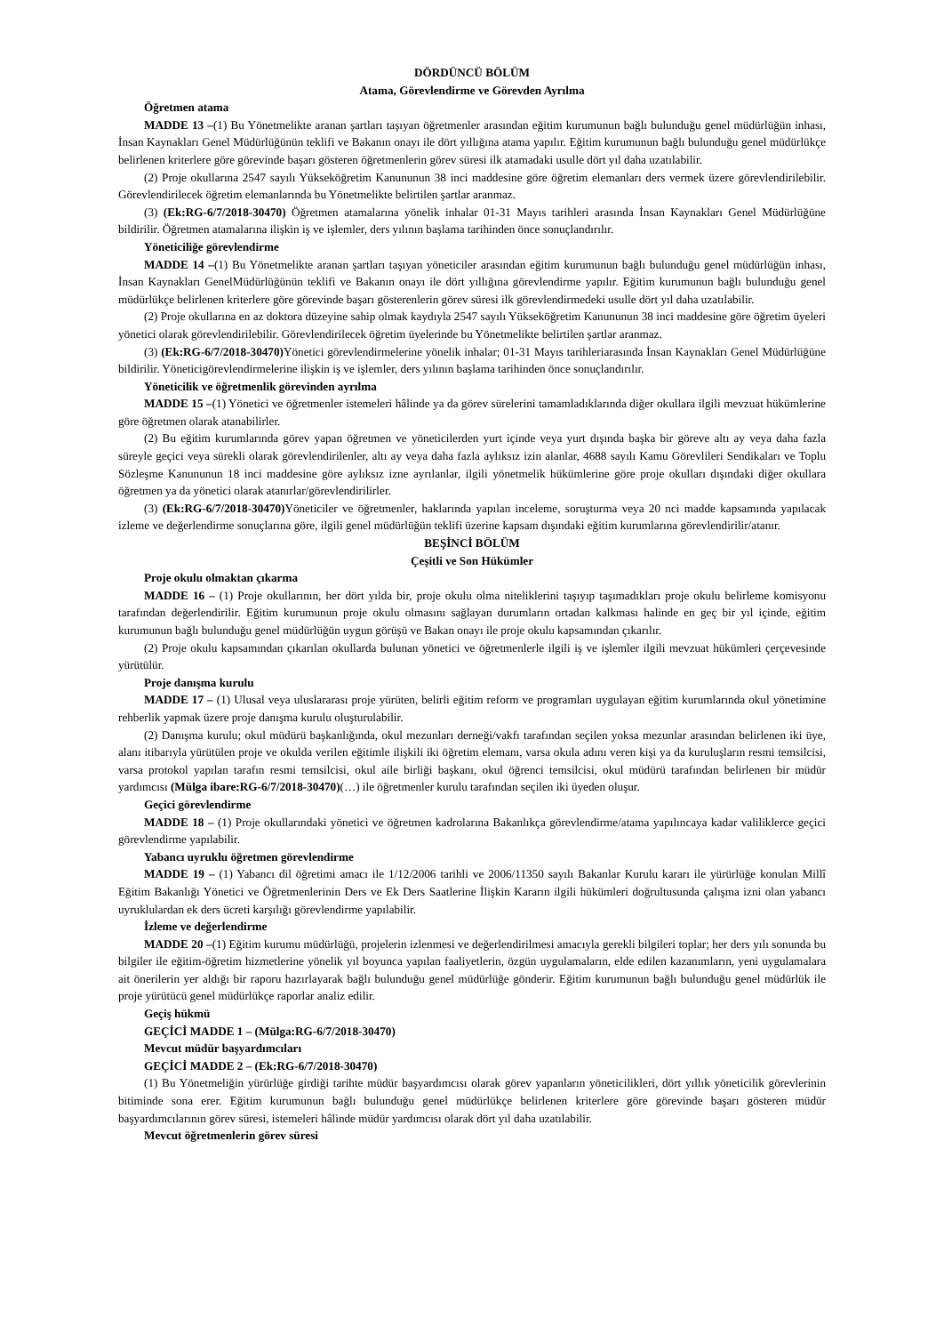DÖRDÜNCÜ BÖLÜM
Atama, Görevlendirme ve Görevden Ayrılma
Öğretmen atama
MADDE 13 –(1) Bu Yönetmelikte aranan şartları taşıyan öğretmenler arasından eğitim kurumunun bağlı bulunduğu genel müdürlüğün inhası, İnsan Kaynakları Genel Müdürlüğünün teklifi ve Bakanın onayı ile dört yıllığına atama yapılır. Eğitim kurumunun bağlı bulunduğu genel müdürlükçe belirlenen kriterlere göre görevinde başarı gösteren öğretmenlerin görev süresi ilk atamadaki usulle dört yıl daha uzatılabilir.
(2) Proje okullarına 2547 sayılı Yükseköğretim Kanununun 38 inci maddesine göre öğretim elemanları ders vermek üzere görevlendirilebilir. Görevlendirilecek öğretim elemanlarında bu Yönetmelikte belirtilen şartlar aranmaz.
(3) (Ek:RG-6/7/2018-30470) Öğretmen atamalarına yönelik inhalar 01-31 Mayıs tarihleri arasında İnsan Kaynakları Genel Müdürlüğüne bildirilir. Öğretmen atamalarına ilişkin iş ve işlemler, ders yılının başlama tarihinden önce sonuçlandırılır.
Yöneticiliğe görevlendirme
MADDE 14 –(1) Bu Yönetmelikte aranan şartları taşıyan yöneticiler arasından eğitim kurumunun bağlı bulunduğu genel müdürlüğün inhası, İnsan Kaynakları GenelMüdürlüğünün teklifi ve Bakanın onayı ile dört yıllığına görevlendirme yapılır. Eğitim kurumunun bağlı bulunduğu genel müdürlükçe belirlenen kriterlere göre görevinde başarı gösterenlerin görev süresi ilk görevlendirmedeki usulle dört yıl daha uzatılabilir.
(2) Proje okullarına en az doktora düzeyine sahip olmak kaydıyla 2547 sayılı Yükseköğretim Kanununun 38 inci maddesine göre öğretim üyeleri yönetici olarak görevlendirilebilir. Görevlendirilecek öğretim üyelerinde bu Yönetmelikte belirtilen şartlar aranmaz.
(3) (Ek:RG-6/7/2018-30470) Yönetici görevlendirmelerine yönelik inhalar; 01-31 Mayıs tarihleriarasında İnsan Kaynakları Genel Müdürlüğüne bildirilir. Yöneticigörevlendirmelerine ilişkin iş ve işlemler, ders yılının başlama tarihinden önce sonuçlandırılır.
Yöneticilik ve öğretmenlik görevinden ayrılma
MADDE 15 –(1) Yönetici ve öğretmenler istemeleri hâlinde ya da görev sürelerini tamamladıklarında diğer okullara ilgili mevzuat hükümlerine göre öğretmen olarak atanabilirler.
(2) Bu eğitim kurumlarında görev yapan öğretmen ve yöneticilerden yurt içinde veya yurt dışında başka bir göreve altı ay veya daha fazla süreyle geçici veya sürekli olarak görevlendirilenler, altı ay veya daha fazla aylıksız izin alanlar, 4688 sayılı Kamu Görevlileri Sendikaları ve Toplu Sözleşme Kanununun 18 inci maddesine göre aylıksız izne ayrılanlar, ilgili yönetmelik hükümlerine göre proje okulları dışındaki diğer okullara öğretmen ya da yönetici olarak atanırlar/görevlendirilirler.
(3) (Ek:RG-6/7/2018-30470) Yöneticiler ve öğretmenler, haklarında yapılan inceleme, soruşturma veya 20 nci madde kapsamında yapılacak izleme ve değerlendirme sonuçlarına göre, ilgili genel müdürlüğün teklifi üzerine kapsam dışındaki eğitim kurumlarına görevlendirilir/atanır.
BEŞİNCİ BÖLÜM
Çeşitli ve Son Hükümler
Proje okulu olmaktan çıkarma
MADDE 16 – (1) Proje okullarının, her dört yılda bir, proje okulu olma niteliklerini taşıyıp taşımadıkları proje okulu belirleme komisyonu tarafından değerlendirilir. Eğitim kurumunun proje okulu olmasını sağlayan durumların ortadan kalkması halinde en geç bir yıl içinde, eğitim kurumunun bağlı bulunduğu genel müdürlüğün uygun görüşü ve Bakan onayı ile proje okulu kapsamından çıkarılır.
(2) Proje okulu kapsamından çıkarılan okullarda bulunan yönetici ve öğretmenlerle ilgili iş ve işlemler ilgili mevzuat hükümleri çerçevesinde yürütülür.
Proje danışma kurulu
MADDE 17 – (1) Ulusal veya uluslararası proje yürüten, belirli eğitim reform ve programları uygulayan eğitim kurumlarında okul yönetimine rehberlik yapmak üzere proje danışma kurulu oluşturulabilir.
(2) Danışma kurulu; okul müdürü başkanlığında, okul mezunları derneği/vakfı tarafından seçilen yoksa mezunlar arasından belirlenen iki üye, alanı itibarıyla yürütülen proje ve okulda verilen eğitimle ilişkili iki öğretim elemanı, varsa okula adını veren kişi ya da kuruluşların resmi temsilcisi, varsa protokol yapılan tarafın resmi temsilcisi, okul aile birliği başkanı, okul öğrenci temsilcisi, okul müdürü tarafından belirlenen bir müdür yardımcısı (Mülga ibare:RG-6/7/2018-30470)(…) ile öğretmenler kurulu tarafından seçilen iki üyeden oluşur.
Geçici görevlendirme
MADDE 18 – (1) Proje okullarındaki yönetici ve öğretmen kadrolarına Bakanlıkça görevlendirme/atama yapılıncaya kadar valiliklerce geçici görevlendirme yapılabilir.
Yabancı uyruklu öğretmen görevlendirme
MADDE 19 – (1) Yabancı dil öğretimi amacı ile 1/12/2006 tarihli ve 2006/11350 sayılı Bakanlar Kurulu kararı ile yürürlüğe konulan Millî Eğitim Bakanlığı Yönetici ve Öğretmenlerinin Ders ve Ek Ders Saatlerine İlişkin Kararın ilgili hükümleri doğrultusunda çalışma izni olan yabancı uyruklulardan ek ders ücreti karşılığı görevlendirme yapılabilir.
İzleme ve değerlendirme
MADDE 20 –(1) Eğitim kurumu müdürlüğü, projelerin izlenmesi ve değerlendirilmesi amacıyla gerekli bilgileri toplar; her ders yılı sonunda bu bilgiler ile eğitim-öğretim hizmetlerine yönelik yıl boyunca yapılan faaliyetlerin, özgün uygulamaların, elde edilen kazanımların, yeni uygulamalara ait önerilerin yer aldığı bir raporu hazırlayarak bağlı bulunduğu genel müdürlüğe gönderir. Eğitim kurumunun bağlı bulunduğu genel müdürlük ile proje yürütücü genel müdürlükçe raporlar analiz edilir.
Geçiş hükmü
GEÇİCİ MADDE 1 – (Mülga:RG-6/7/2018-30470)
Mevcut müdür başyardımcıları
GEÇİCİ MADDE 2 – (Ek:RG-6/7/2018-30470)
(1) Bu Yönetmeliğin yürürlüğe girdiği tarihte müdür başyardımcısı olarak görev yapanların yöneticilikleri, dört yıllık yöneticilik görevlerinin bitiminde sona erer. Eğitim kurumunun bağlı bulunduğu genel müdürlükçe belirlenen kriterlere göre görevinde başarı gösteren müdür başyardımcılarının görev süresi, istemeleri hâlinde müdür yardımcısı olarak dört yıl daha uzatılabilir.
Mevcut öğretmenlerin görev süresi